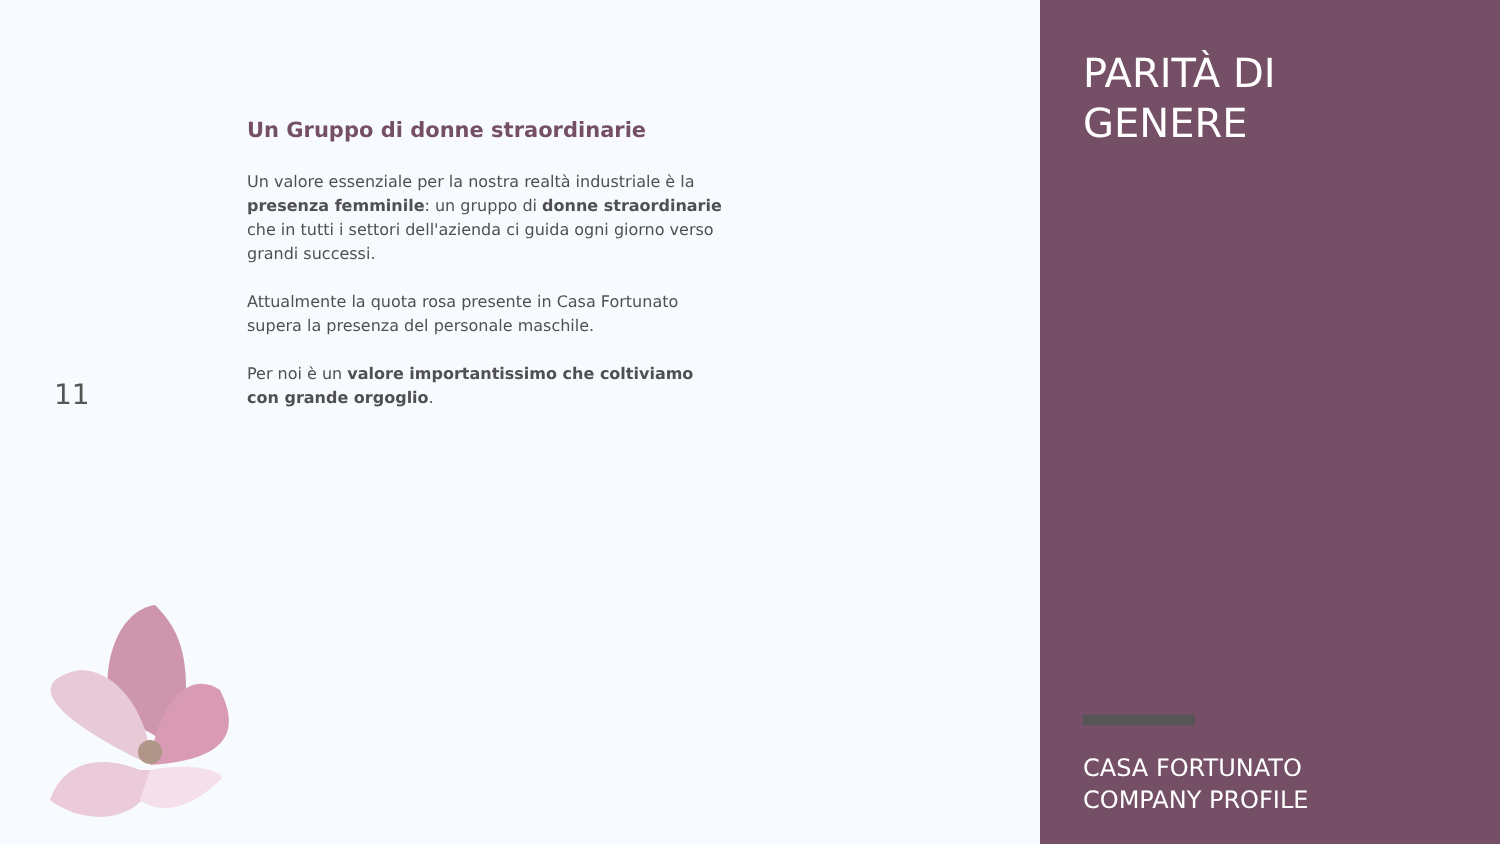Un Gruppo di donne straordinarie
Un valore essenziale per la nostra realtà industriale è la presenza femminile: un gruppo di donne straordinarie che in tutti i settori dell'azienda ci guida ogni giorno verso grandi successi.
Attualmente la quota rosa presente in Casa Fortunato supera la presenza del personale maschile.
Per noi è un valore importantissimo che coltiviamo con grande orgoglio.
11
PARITÀ DI
GENERE
CASA FORTUNATO
COMPANY PROFILE